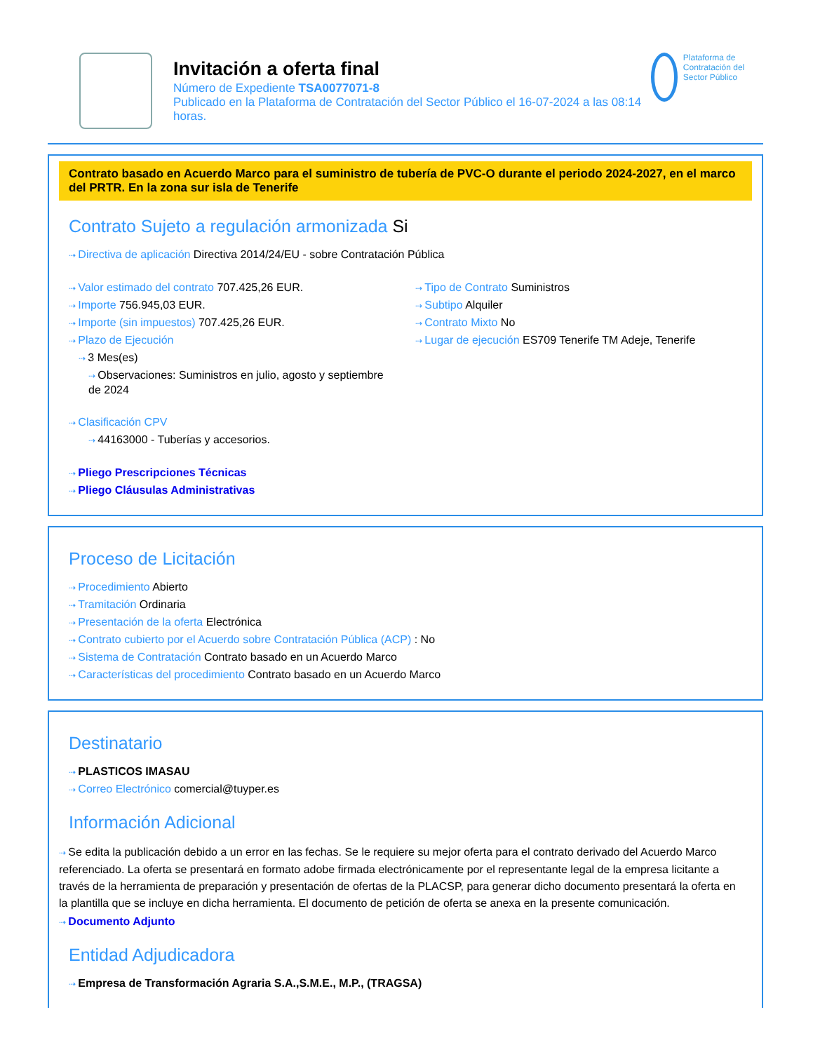Invitación a oferta final
Número de Expediente TSA0077071-8
Publicado en la Plataforma de Contratación del Sector Público el 16-07-2024 a las 08:14 horas.
Plataforma de Contratación del Sector Público
Contrato basado en Acuerdo Marco para el suministro de tubería de PVC-O durante el periodo 2024-2027, en el marco del PRTR. En la zona sur isla de Tenerife
Contrato Sujeto a regulación armonizada Si
Directiva de aplicación Directiva 2014/24/EU - sobre Contratación Pública
Valor estimado del contrato 707.425,26 EUR.
Importe 756.945,03 EUR.
Importe (sin impuestos) 707.425,26 EUR.
Plazo de Ejecución
3 Mes(es)
Observaciones: Suministros en julio, agosto y septiembre de 2024
Tipo de Contrato Suministros
Subtipo Alquiler
Contrato Mixto No
Lugar de ejecución ES709 Tenerife TM Adeje, Tenerife
Clasificación CPV
44163000 - Tuberías y accesorios.
Pliego Prescripciones Técnicas
Pliego Cláusulas Administrativas
Proceso de Licitación
Procedimiento Abierto
Tramitación Ordinaria
Presentación de la oferta Electrónica
Contrato cubierto por el Acuerdo sobre Contratación Pública (ACP) : No
Sistema de Contratación Contrato basado en un Acuerdo Marco
Características del procedimiento Contrato basado en un Acuerdo Marco
Destinatario
PLASTICOS IMASAU
Correo Electrónico comercial@tuyper.es
Información Adicional
Se edita la publicación debido a un error en las fechas. Se le requiere su mejor oferta para el contrato derivado del Acuerdo Marco referenciado. La oferta se presentará en formato adobe firmada electrónicamente por el representante legal de la empresa licitante a través de la herramienta de preparación y presentación de ofertas de la PLACSP, para generar dicho documento presentará la oferta en la plantilla que se incluye en dicha herramienta. El documento de petición de oferta se anexa en la presente comunicación.
Documento Adjunto
Entidad Adjudicadora
Empresa de Transformación Agraria S.A.,S.M.E., M.P., (TRAGSA)